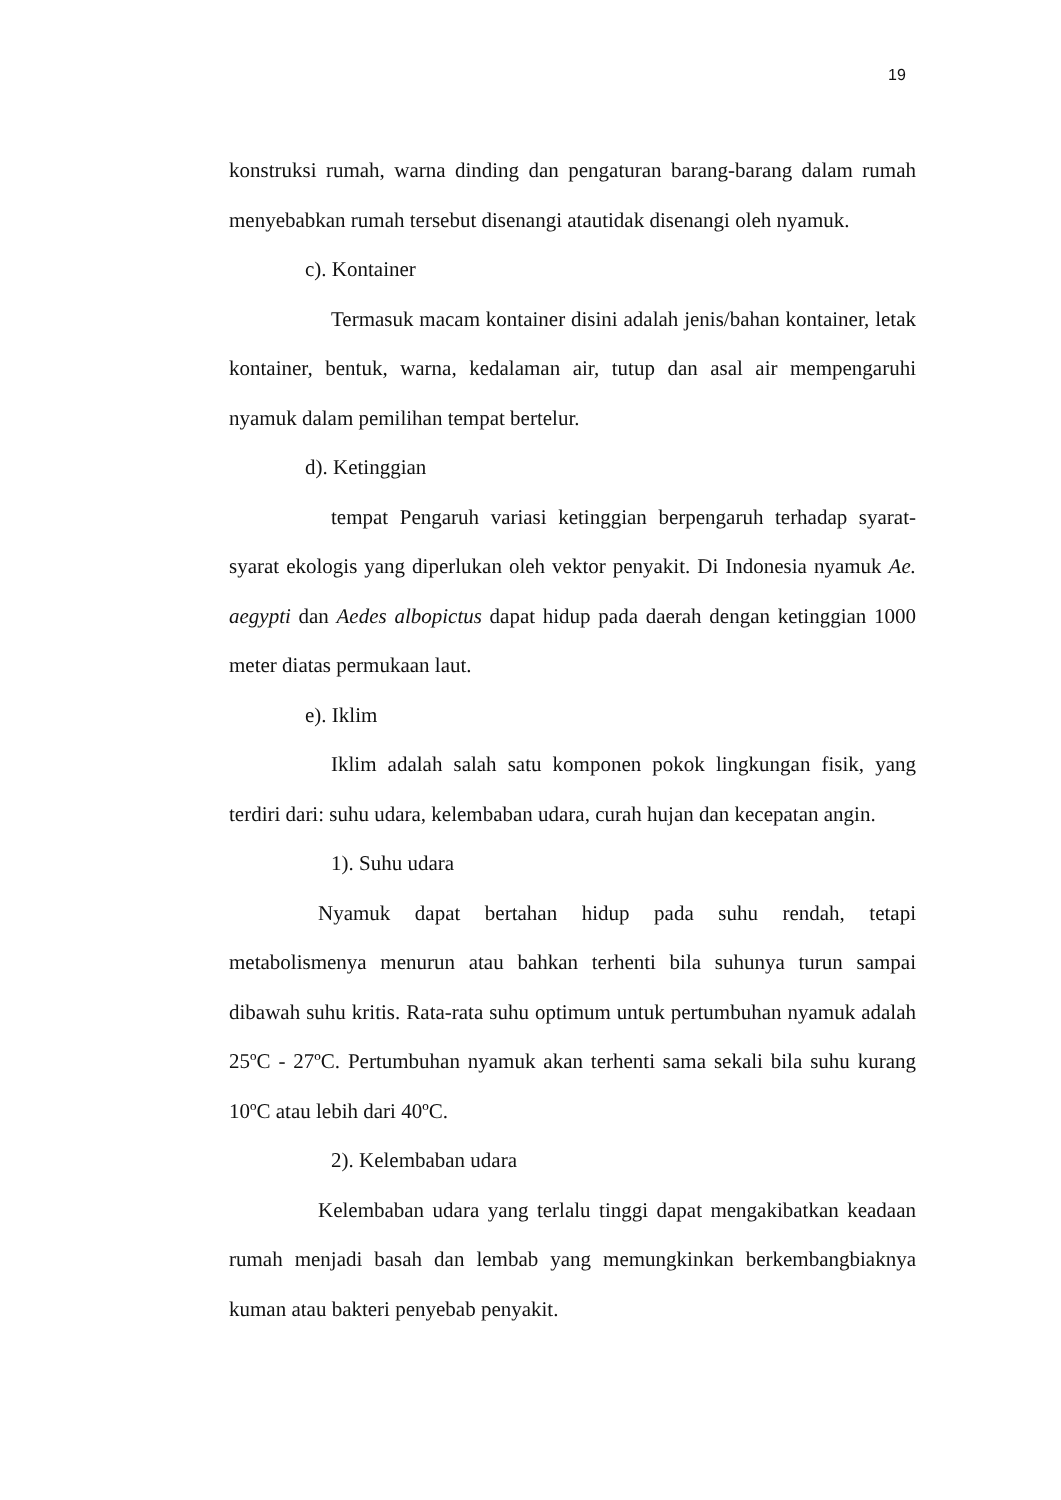19
konstruksi rumah, warna dinding dan pengaturan barang-barang dalam rumah menyebabkan rumah tersebut disenangi atautidak disenangi oleh nyamuk.
c). Kontainer
Termasuk macam kontainer disini adalah jenis/bahan kontainer, letak kontainer, bentuk, warna, kedalaman air, tutup dan asal air mempengaruhi nyamuk dalam pemilihan tempat bertelur.
d). Ketinggian
tempat Pengaruh variasi ketinggian berpengaruh terhadap syarat-syarat ekologis yang diperlukan oleh vektor penyakit. Di Indonesia nyamuk Ae. aegypti dan Aedes albopictus dapat hidup pada daerah dengan ketinggian 1000 meter diatas permukaan laut.
e). Iklim
Iklim adalah salah satu komponen pokok lingkungan fisik, yang terdiri dari: suhu udara, kelembaban udara, curah hujan dan kecepatan angin.
1). Suhu udara
Nyamuk dapat bertahan hidup pada suhu rendah, tetapi metabolismenya menurun atau bahkan terhenti bila suhunya turun sampai dibawah suhu kritis. Rata-rata suhu optimum untuk pertumbuhan nyamuk adalah 25ºC - 27ºC. Pertumbuhan nyamuk akan terhenti sama sekali bila suhu kurang 10ºC atau lebih dari 40ºC.
2). Kelembaban udara
Kelembaban udara yang terlalu tinggi dapat mengakibatkan keadaan rumah menjadi basah dan lembab yang memungkinkan berkembangbiaknya kuman atau bakteri penyebab penyakit.